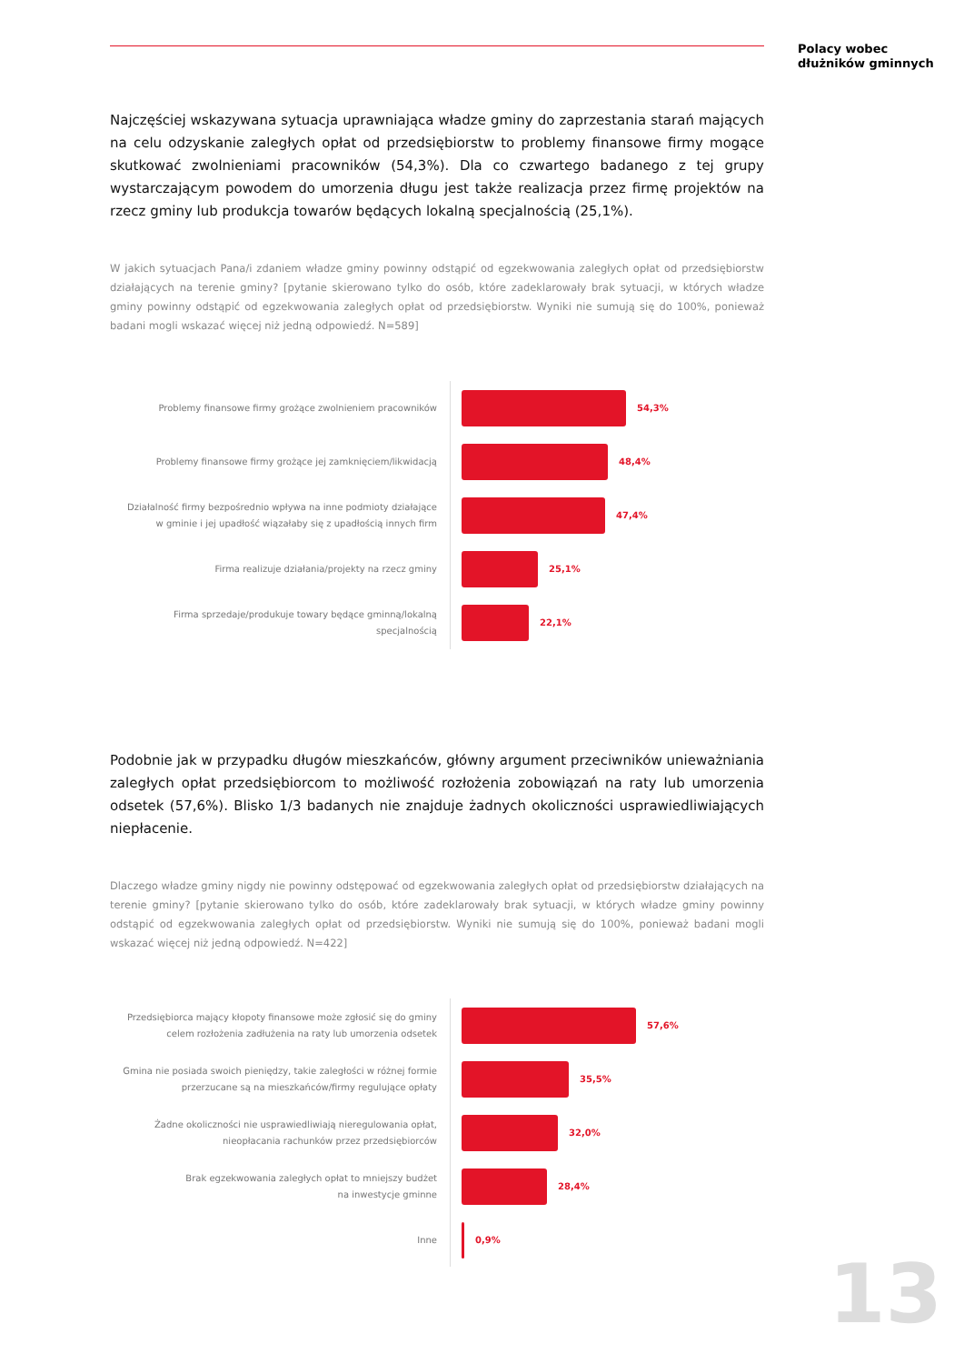Polacy wobec
dłużników gminnych
Najczęściej wskazywana sytuacja uprawniająca władze gminy do zaprzestania starań mających na celu odzyskanie zaległych opłat od przedsiębiorstw to problemy finansowe firmy mogące skutkować zwolnieniami pracowników (54,3%). Dla co czwartego badanego z tej grupy wystarczającym powodem do umorzenia długu jest także realizacja przez firmę projektów na rzecz gminy lub produkcja towarów będących lokalną specjalnością (25,1%).
W jakich sytuacjach Pana/i zdaniem władze gminy powinny odstąpić od egzekwowania zaległych opłat od przedsiębiorstw działających na terenie gminy? [pytanie skierowano tylko do osób, które zadeklarowały brak sytuacji, w których władze gminy powinny odstąpić od egzekwowania zaległych opłat od przedsiębiorstw. Wyniki nie sumują się do 100%, ponieważ badani mogli wskazać więcej niż jedną odpowiedź. N=589]
Problemy finansowe firmy grożące zwolnieniem pracowników
54,3%
Problemy finansowe firmy grożące jej zamknięciem/likwidacją
48,4%
Działalność firmy bezpośrednio wpływa na inne podmioty działające
w gminie i jej upadłość wiązałaby się z upadłością innych firm
47,4%
Firma realizuje działania/projekty na rzecz gminy
25,1%
Firma sprzedaje/produkuje towary będące gminną/lokalną specjalnością
22,1%
Podobnie jak w przypadku długów mieszkańców, główny argument przeciwników unieważniania zaległych opłat przedsiębiorcom to możliwość rozłożenia zobowiązań na raty lub umorzenia odsetek (57,6%). Blisko 1/3 badanych nie znajduje żadnych okoliczności usprawiedliwiających niepłacenie.
Dlaczego władze gminy nigdy nie powinny odstępować od egzekwowania zaległych opłat od przedsiębiorstw działających na terenie gminy? [pytanie skierowano tylko do osób, które zadeklarowały brak sytuacji, w których władze gminy powinny odstąpić od egzekwowania zaległych opłat od przedsiębiorstw. Wyniki nie sumują się do 100%, ponieważ badani mogli wskazać więcej niż jedną odpowiedź. N=422]
Przedsiębiorca mający kłopoty finansowe może zgłosić się do gminy
celem rozłożenia zadłużenia na raty lub umorzenia odsetek
57,6%
Gmina nie posiada swoich pieniędzy, takie zaległości w różnej formie
przerzucane są na mieszkańców/firmy regulujące opłaty
35,5%
Żadne okoliczności nie usprawiedliwiają nieregulowania opłat,
nieopłacania rachunków przez przedsiębiorców
32,0%
Brak egzekwowania zaległych opłat to mniejszy budżet
na inwestycje gminne
28,4%
Inne
0,9%
13